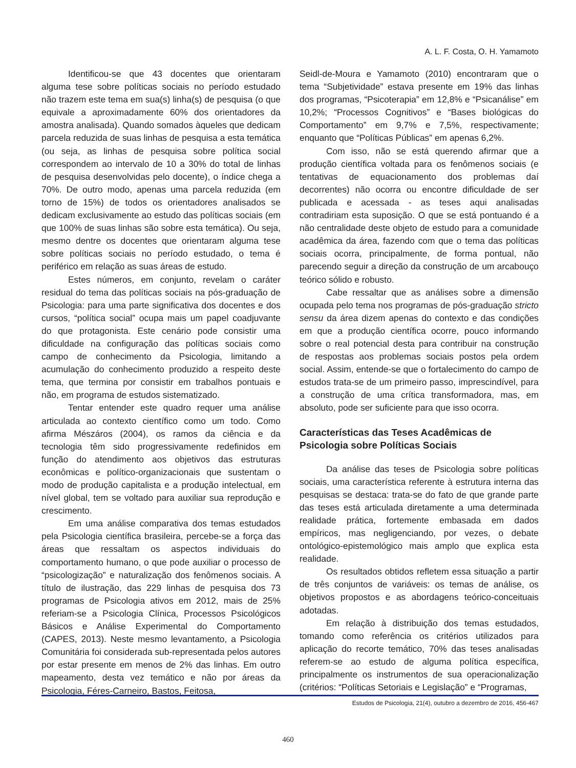A. L. F. Costa, O. H. Yamamoto
Identificou-se que 43 docentes que orientaram alguma tese sobre políticas sociais no período estudado não trazem este tema em sua(s) linha(s) de pesquisa (o que equivale a aproximadamente 60% dos orientadores da amostra analisada). Quando somados àqueles que dedicam parcela reduzida de suas linhas de pesquisa a esta temática (ou seja, as linhas de pesquisa sobre política social correspondem ao intervalo de 10 a 30% do total de linhas de pesquisa desenvolvidas pelo docente), o índice chega a 70%. De outro modo, apenas uma parcela reduzida (em torno de 15%) de todos os orientadores analisados se dedicam exclusivamente ao estudo das políticas sociais (em que 100% de suas linhas são sobre esta temática). Ou seja, mesmo dentre os docentes que orientaram alguma tese sobre políticas sociais no período estudado, o tema é periférico em relação as suas áreas de estudo.
Estes números, em conjunto, revelam o caráter residual do tema das políticas sociais na pós-graduação de Psicologia: para uma parte significativa dos docentes e dos cursos, “política social” ocupa mais um papel coadjuvante do que protagonista. Este cenário pode consistir uma dificuldade na configuração das políticas sociais como campo de conhecimento da Psicologia, limitando a acumulação do conhecimento produzido a respeito deste tema, que termina por consistir em trabalhos pontuais e não, em programa de estudos sistematizado.
Tentar entender este quadro requer uma análise articulada ao contexto científico como um todo. Como afirma Mészáros (2004), os ramos da ciência e da tecnologia têm sido progressivamente redefinidos em função do atendimento aos objetivos das estruturas econômicas e político-organizacionais que sustentam o modo de produção capitalista e a produção intelectual, em nível global, tem se voltado para auxiliar sua reprodução e crescimento.
Em uma análise comparativa dos temas estudados pela Psicologia científica brasileira, percebe-se a força das áreas que ressaltam os aspectos individuais do comportamento humano, o que pode auxiliar o processo de “psicologização” e naturalização dos fenômenos sociais. A título de ilustração, das 229 linhas de pesquisa dos 73 programas de Psicologia ativos em 2012, mais de 25% referiam-se a Psicologia Clínica, Processos Psicológicos Básicos e Análise Experimental do Comportamento (CAPES, 2013). Neste mesmo levantamento, a Psicologia Comunitária foi considerada sub-representada pelos autores por estar presente em menos de 2% das linhas. Em outro mapeamento, desta vez temático e não por áreas da Psicologia, Féres-Carneiro, Bastos, Feitosa,
Seidl-de-Moura e Yamamoto (2010) encontraram que o tema “Subjetividade” estava presente em 19% das linhas dos programas, “Psicoterapia” em 12,8% e “Psicanálise” em 10,2%; “Processos Cognitivos” e “Bases biológicas do Comportamento” em 9,7% e 7,5%, respectivamente; enquanto que “Políticas Públicas” em apenas 6,2%.
Com isso, não se está querendo afirmar que a produção científica voltada para os fenômenos sociais (e tentativas de equacionamento dos problemas daí decorrentes) não ocorra ou encontre dificuldade de ser publicada e acessada - as teses aqui analisadas contradiriam esta suposição. O que se está pontuando é a não centralidade deste objeto de estudo para a comunidade acadêmica da área, fazendo com que o tema das políticas sociais ocorra, principalmente, de forma pontual, não parecendo seguir a direção da construção de um arcabouço teórico sólido e robusto.
Cabe ressaltar que as análises sobre a dimensão ocupada pelo tema nos programas de pós-graduação stricto sensu da área dizem apenas do contexto e das condições em que a produção científica ocorre, pouco informando sobre o real potencial desta para contribuir na construção de respostas aos problemas sociais postos pela ordem social. Assim, entende-se que o fortalecimento do campo de estudos trata-se de um primeiro passo, imprescindível, para a construção de uma crítica transformadora, mas, em absoluto, pode ser suficiente para que isso ocorra.
Características das Teses Acadêmicas de Psicologia sobre Políticas Sociais
Da análise das teses de Psicologia sobre políticas sociais, uma característica referente à estrutura interna das pesquisas se destaca: trata-se do fato de que grande parte das teses está articulada diretamente a uma determinada realidade prática, fortemente embasada em dados empíricos, mas negligenciando, por vezes, o debate ontológico-epistemológico mais amplo que explica esta realidade.
Os resultados obtidos refletem essa situação a partir de três conjuntos de variáveis: os temas de análise, os objetivos propostos e as abordagens teórico-conceituais adotadas.
Em relação à distribuição dos temas estudados, tomando como referência os critérios utilizados para aplicação do recorte temático, 70% das teses analisadas referem-se ao estudo de alguma política específica, principalmente os instrumentos de sua operacionalização (critérios: “Políticas Setoriais e Legislação” e “Programas,
Estudos de Psicologia, 21(4), outubro a dezembro de 2016, 456-467
460